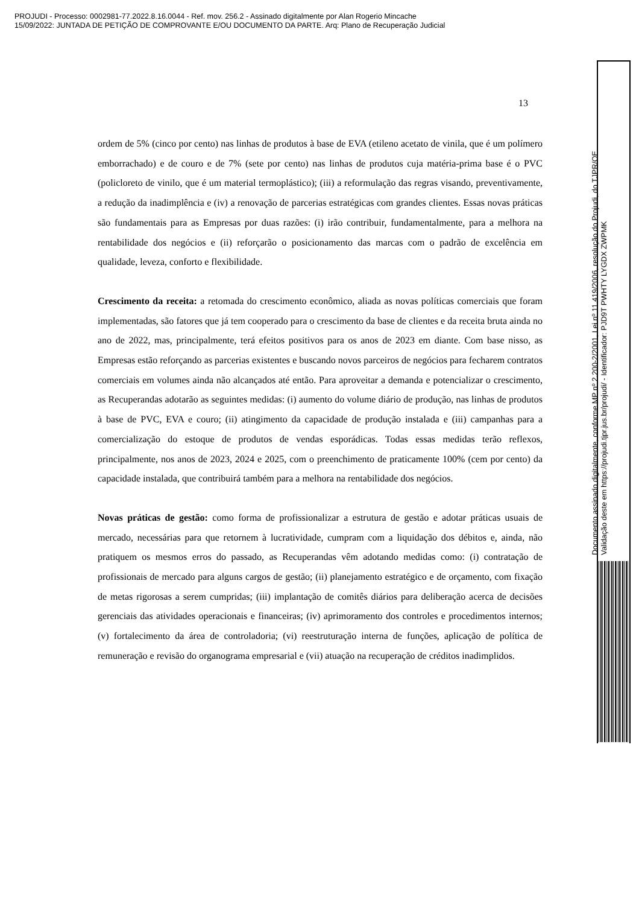PROJUDI - Processo: 0002981-77.2022.8.16.0044 - Ref. mov. 256.2 - Assinado digitalmente por Alan Rogerio Mincache
15/09/2022: JUNTADA DE PETIÇÃO DE COMPROVANTE E/OU DOCUMENTO DA PARTE. Arq: Plano de Recuperação Judicial
13
ordem de 5% (cinco por cento) nas linhas de produtos à base de EVA (etileno acetato de vinila, que é um polímero emborrachado) e de couro e de 7% (sete por cento) nas linhas de produtos cuja matéria-prima base é o PVC (policloreto de vinilo, que é um material termoplástico); (iii) a reformulação das regras visando, preventivamente, a redução da inadimplência e (iv) a renovação de parcerias estratégicas com grandes clientes. Essas novas práticas são fundamentais para as Empresas por duas razões: (i) irão contribuir, fundamentalmente, para a melhora na rentabilidade dos negócios e (ii) reforçarão o posicionamento das marcas com o padrão de excelência em qualidade, leveza, conforto e flexibilidade.
Crescimento da receita: a retomada do crescimento econômico, aliada as novas políticas comerciais que foram implementadas, são fatores que já tem cooperado para o crescimento da base de clientes e da receita bruta ainda no ano de 2022, mas, principalmente, terá efeitos positivos para os anos de 2023 em diante. Com base nisso, as Empresas estão reforçando as parcerias existentes e buscando novos parceiros de negócios para fecharem contratos comerciais em volumes ainda não alcançados até então. Para aproveitar a demanda e potencializar o crescimento, as Recuperandas adotarão as seguintes medidas: (i) aumento do volume diário de produção, nas linhas de produtos à base de PVC, EVA e couro; (ii) atingimento da capacidade de produção instalada e (iii) campanhas para a comercialização do estoque de produtos de vendas esporádicas. Todas essas medidas terão reflexos, principalmente, nos anos de 2023, 2024 e 2025, com o preenchimento de praticamente 100% (cem por cento) da capacidade instalada, que contribuirá também para a melhora na rentabilidade dos negócios.
Novas práticas de gestão: como forma de profissionalizar a estrutura de gestão e adotar práticas usuais de mercado, necessárias para que retornem à lucratividade, cumpram com a liquidação dos débitos e, ainda, não pratiquem os mesmos erros do passado, as Recuperandas vêm adotando medidas como: (i) contratação de profissionais de mercado para alguns cargos de gestão; (ii) planejamento estratégico e de orçamento, com fixação de metas rigorosas a serem cumpridas; (iii) implantação de comitês diários para deliberação acerca de decisões gerenciais das atividades operacionais e financeiras; (iv) aprimoramento dos controles e procedimentos internos; (v) fortalecimento da área de controladoria; (vi) reestruturação interna de funções, aplicação de política de remuneração e revisão do organograma empresarial e (vii) atuação na recuperação de créditos inadimplidos.
Documento assinado digitalmente, conforme MP nº 2.200-2/2001, Lei nº 11.419/2006, resolução do Projudi, do TJPR/OE
Validação deste em https://projudi.tjpr.jus.br/projudi/ - Identificador: PJD9T PWHTY LYGDX ZWPMK